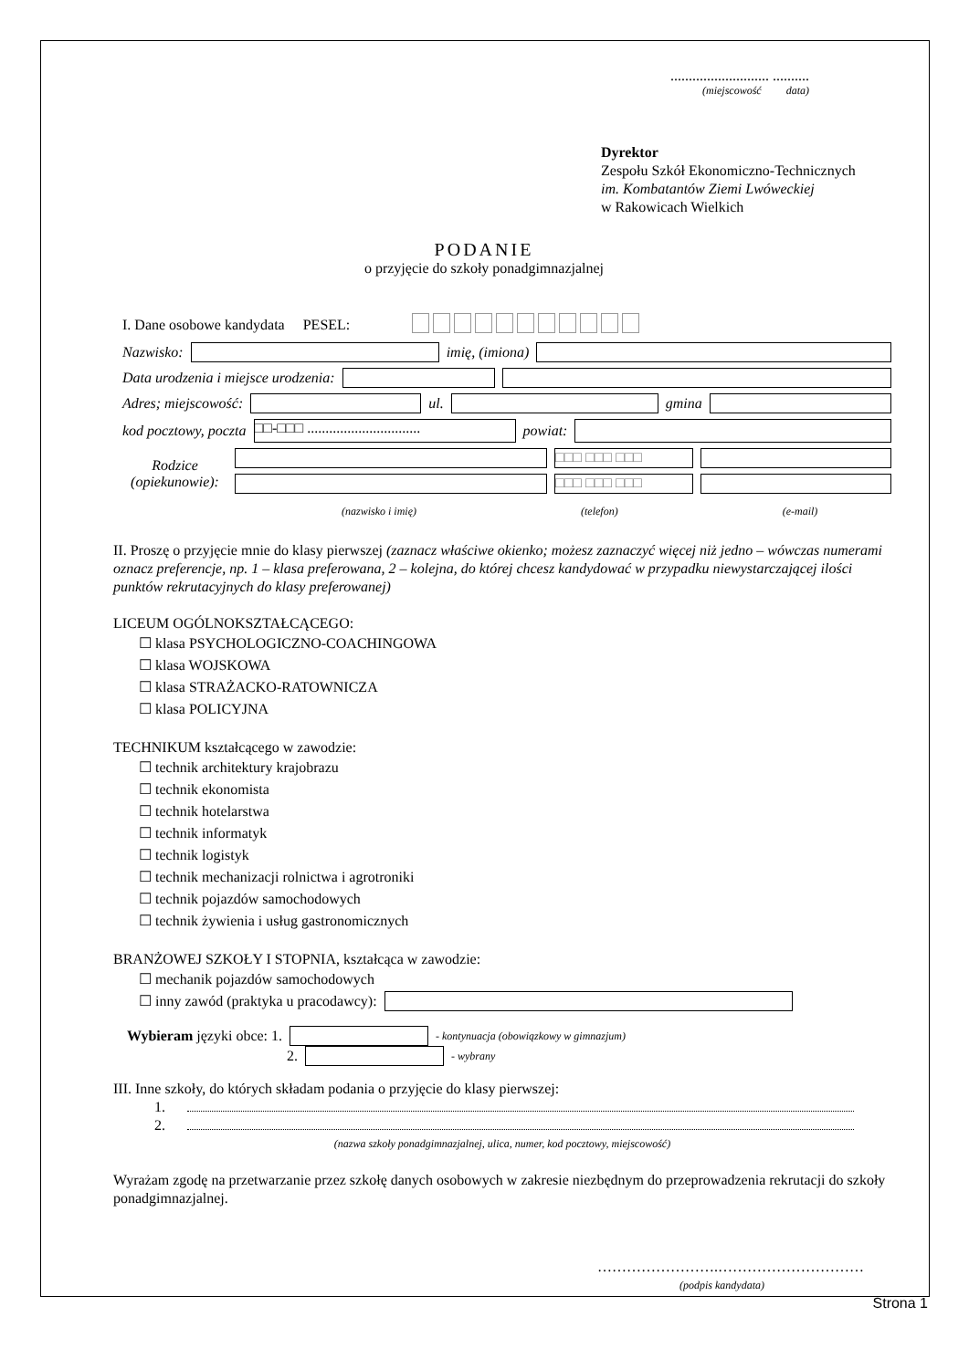........................... ..........
(miejscowość data)
Dyrektor
Zespołu Szkół Ekonomiczno-Technicznych
im. Kombatantów Ziemi Lwóweckiej
w Rakowicach Wielkich
PODANIE
o przyjęcie do szkoły ponadgimnazjalnej
I. Dane osobowe kandydata PESEL:
Nazwisko: imię, (imiona)
Data urodzenia i miejsce urodzenia:
Adres; miejscowość: ul. gmina
kod pocztowy, poczta □□-□□□ ............................... powiat:
Rodzice (opiekunowie):
□□□ □□□ □□□
□□□ □□□ □□□
(nazwisko i imię) (telefon) (e-mail)
II. Proszę o przyjęcie mnie do klasy pierwszej (zaznacz właściwe okienko; możesz zaznaczyć więcej niż jedno – wówczas numerami oznacz preferencje, np. 1 – klasa preferowana, 2 – kolejna, do której chcesz kandydować w przypadku niewystarczającej ilości punktów rekrutacyjnych do klasy preferowanej)
LICEUM OGÓLNOKSZTAŁCĄCEGO:
☐ klasa PSYCHOLOGICZNO-COACHINGOWA
☐ klasa WOJSKOWA
☐ klasa STRAŻACKO-RATOWNICZA
☐ klasa POLICYJNA
TECHNIKUM kształcącego w zawodzie:
☐ technik architektury krajobrazu
☐ technik ekonomista
☐ technik hotelarstwa
☐ technik informatyk
☐ technik logistyk
☐ technik mechanizacji rolnictwa i agrotroniki
☐ technik pojazdów samochodowych
☐ technik żywienia i usług gastronomicznych
BRANŻOWEJ SZKOŁY I STOPNIA, kształcąca w zawodzie:
☐ mechanik pojazdów samochodowych
☐ inny zawód (praktyka u pracodawcy):
Wybieram języki obce: 1. - kontynuacja (obowiązkowy w gimnazjum)
2. - wybrany
III. Inne szkoły, do których składam podania o przyjęcie do klasy pierwszej:
1.
2.
(nazwa szkoły ponadgimnazjalnej, ulica, numer, kod pocztowy, miejscowość)
Wyrażam zgodę na przetwarzanie przez szkołę danych osobowych w zakresie niezbędnym do przeprowadzenia rekrutacji do szkoły ponadgimnazjalnej.
…………………….…………………………
(podpis kandydata)
Strona 1